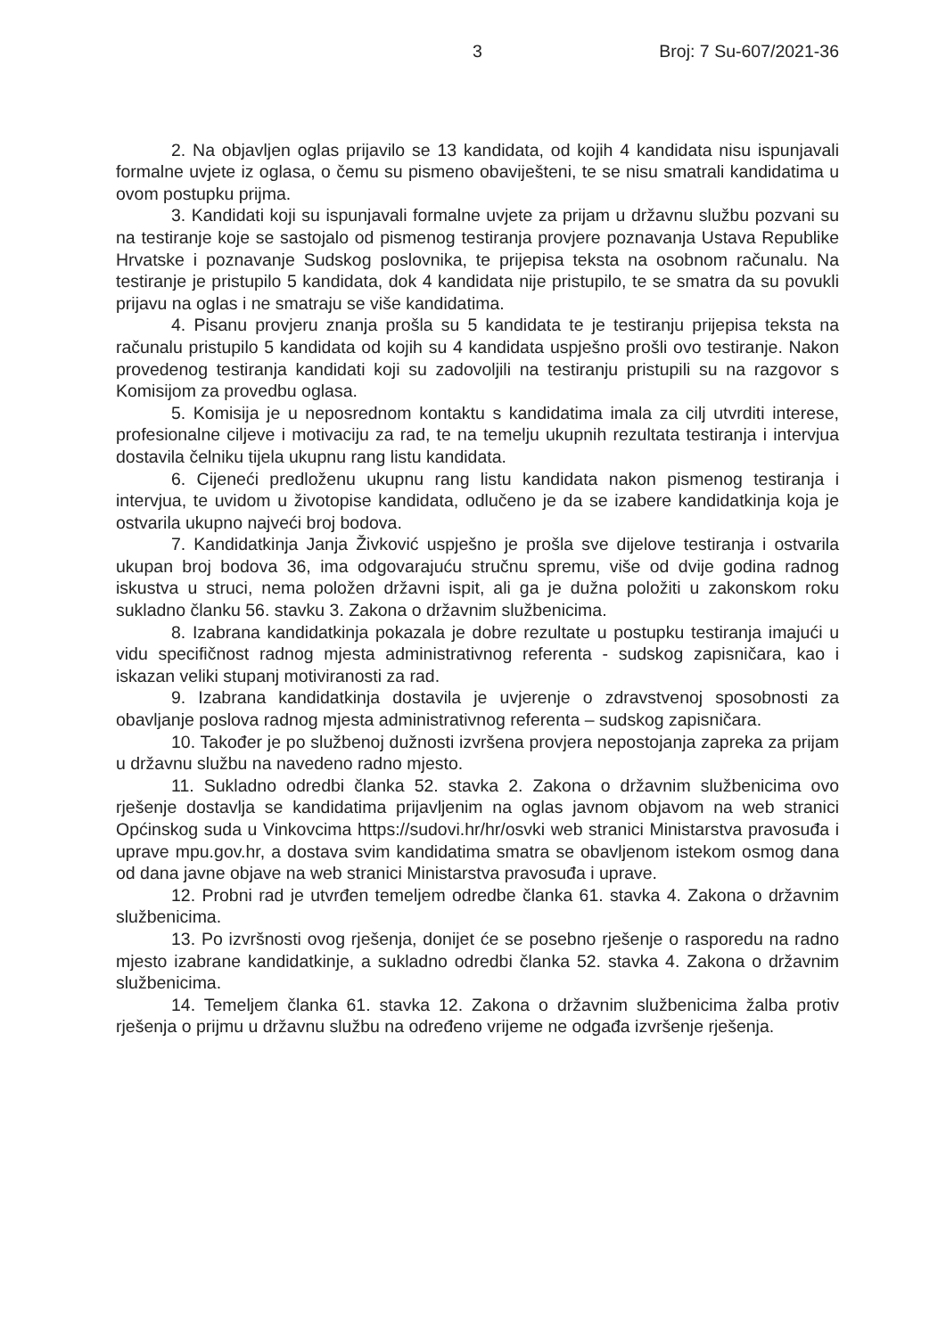3 Broj: 7 Su-607/2021-36
2. Na objavljen oglas prijavilo se 13 kandidata, od kojih 4 kandidata nisu ispunjavali formalne uvjete iz oglasa, o čemu su pismeno obaviješteni, te se nisu smatrali kandidatima u ovom postupku prijma.
3. Kandidati koji su ispunjavali formalne uvjete za prijam u državnu službu pozvani su na testiranje koje se sastojalo od pismenog testiranja provjere poznavanja Ustava Republike Hrvatske i poznavanje Sudskog poslovnika, te prijepisa teksta na osobnom računalu. Na testiranje je pristupilo 5 kandidata, dok 4 kandidata nije pristupilo, te se smatra da su povukli prijavu na oglas i ne smatraju se više kandidatima.
4. Pisanu provjeru znanja prošla su 5 kandidata te je testiranju prijepisa teksta na računalu pristupilo 5 kandidata od kojih su 4 kandidata uspješno prošli ovo testiranje. Nakon provedenog testiranja kandidati koji su zadovoljili na testiranju pristupili su na razgovor s Komisijom za provedbu oglasa.
5. Komisija je u neposrednom kontaktu s kandidatima imala za cilj utvrditi interese, profesionalne ciljeve i motivaciju za rad, te na temelju ukupnih rezultata testiranja i intervjua dostavila čelniku tijela ukupnu rang listu kandidata.
6. Cijeneći predloženu ukupnu rang listu kandidata nakon pismenog testiranja i intervjua, te uvidom u životopise kandidata, odlučeno je da se izabere kandidatkinja koja je ostvarila ukupno najveći broj bodova.
7. Kandidatkinja Janja Živković uspješno je prošla sve dijelove testiranja i ostvarila ukupan broj bodova 36, ima odgovarajuću stručnu spremu, više od dvije godina radnog iskustva u struci, nema položen državni ispit, ali ga je dužna položiti u zakonskom roku sukladno članku 56. stavku 3. Zakona o državnim službenicima.
8. Izabrana kandidatkinja pokazala je dobre rezultate u postupku testiranja imajući u vidu specifičnost radnog mjesta administrativnog referenta - sudskog zapisničara, kao i iskazan veliki stupanj motiviranosti za rad.
9. Izabrana kandidatkinja dostavila je uvjerenje o zdravstvenoj sposobnosti za obavljanje poslova radnog mjesta administrativnog referenta – sudskog zapisničara.
10. Također je po službenoj dužnosti izvršena provjera nepostojanja zapreka za prijam u državnu službu na navedeno radno mjesto.
11. Sukladno odredbi članka 52. stavka 2. Zakona o državnim službenicima ovo rješenje dostavlja se kandidatima prijavljenim na oglas javnom objavom na web stranici Općinskog suda u Vinkovcima https://sudovi.hr/hr/osvki web stranici Ministarstva pravosuđa i uprave mpu.gov.hr, a dostava svim kandidatima smatra se obavljenom istekom osmog dana od dana javne objave na web stranici Ministarstva pravosuđa i uprave.
12. Probni rad je utvrđen temeljem odredbe članka 61. stavka 4. Zakona o državnim službenicima.
13. Po izvršnosti ovog rješenja, donijet će se posebno rješenje o rasporedu na radno mjesto izabrane kandidatkinje, a sukladno odredbi članka 52. stavka 4. Zakona o državnim službenicima.
14. Temeljem članka 61. stavka 12. Zakona o državnim službenicima žalba protiv rješenja o prijmu u državnu službu na određeno vrijeme ne odgađa izvršenje rješenja.